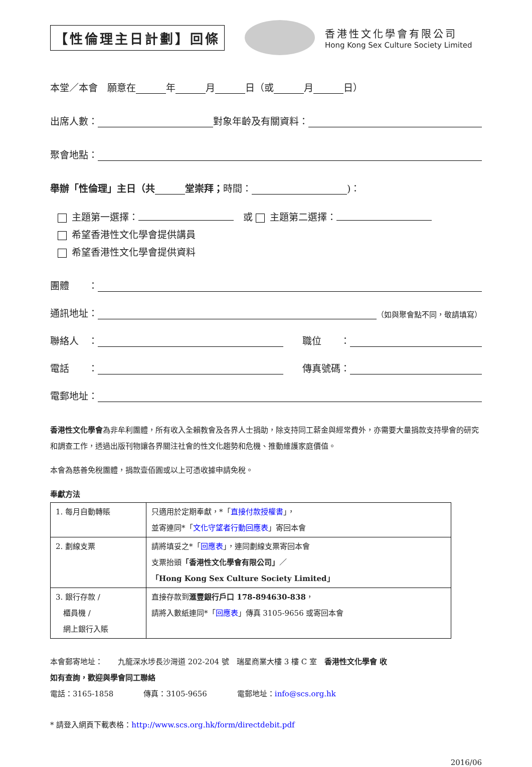【性倫理主日計劃】回條
香港性文化學會有限公司
Hong Kong Sex Culture Society Limited
本堂／本會　願意在 年 月 日（或 月 日）
出席人數： 對象年齡及有關資料：
聚會地點：
舉辦「性倫理」主日（共 堂崇拜； 時間： )：
主題第一選擇：　或 主題第二選擇：
希望香港性文化學會提供講員
希望香港性文化學會提供資料
團體　　：
通訊地址： （如與聚會點不同，敬請填寫）
聯絡人　：　　職位　　：
電話　　：　　傳真號碼：
電郵地址：
香港性文化學會為非牟利團體，所有收入全賴教會及各界人士捐助，除支持同工薪金與經常費外，亦需要大量捐款支持學會的研究和調查工作，透過出版刊物讓各界關注社會的性文化趨勢和危機、推動維護家庭價值。
本會為慈善免稅團體，捐款壹佰圓或以上可憑收據申請免稅。
奉獻方法
| 1. 每月自動轉賬 | 只適用於定期奉獻，*「 直接付款授權書 」， 並寄連同*「 文化守望者行動回應表 」寄回本會 |
| 2. 劃線支票 | 請將填妥之*「 回應表 」，連同劃線支票寄回本會 支票抬頭 「香港性文化學會有限公司」 ／ 「Hong Kong Sex Culture Society Limited」 |
| 3. 銀行存款 / 櫃員機 / 網上銀行入賬 | 直接存款到 滙豐銀行戶口 178-894630-838 ， 請將入數紙連同*「 回應表 」傳真 3105-9656 或寄回本會 |
本會郵寄地址：　　九龍深水埗長沙灣道 202-204 號　瑞星商業大樓 3 樓 C 室　香港性文化學會 收
如有查詢，歡迎與學會同工聯絡
電話：3165-1858　　　　傳真：3105-9656　　　　電郵地址：info@scs.org.hk
* 請登入網頁下載表格：http://www.scs.org.hk/form/directdebit.pdf
2016/06